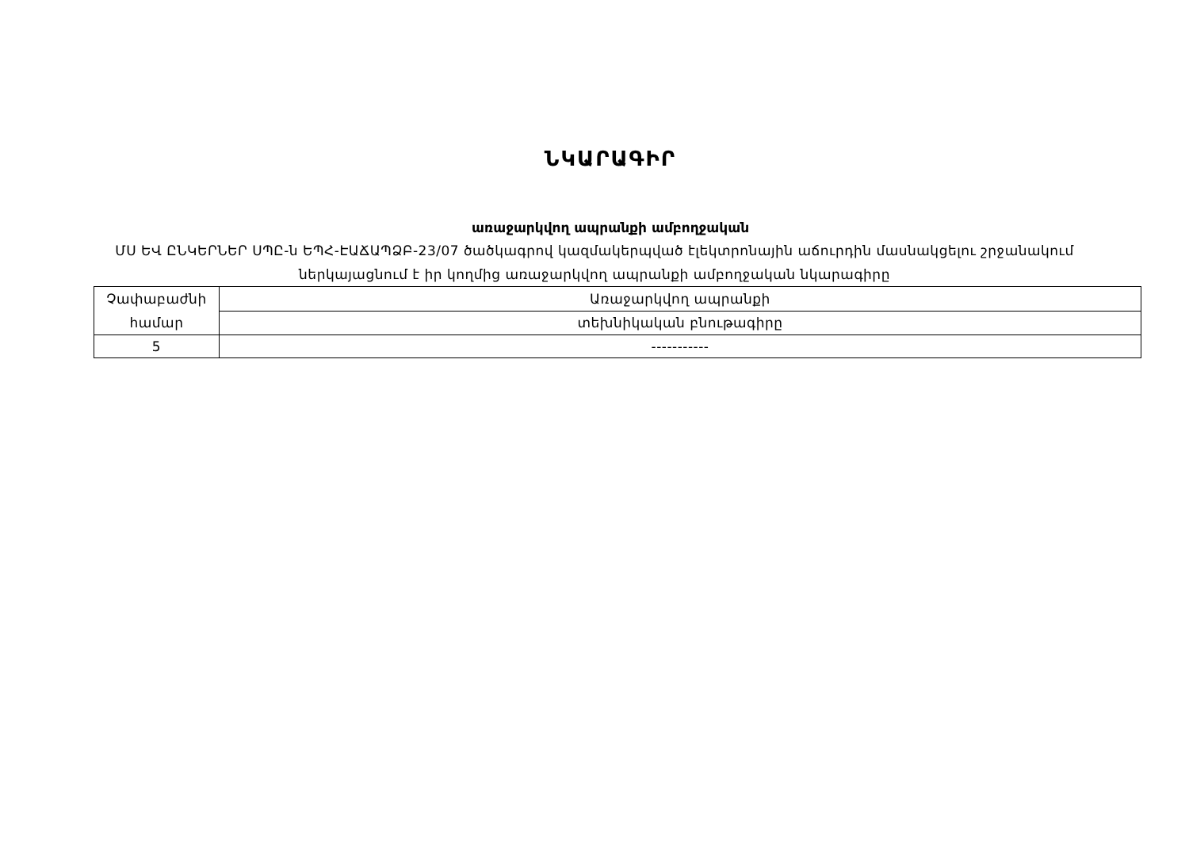ՆԿԱՐԱԳԻՐ
առաջարկվող ապրանքի ամբողջական
ՄՍ ԵՎ ԸՆԿԵՐՆԵՐ ՍՊԸ-ն ԵՊՀ-ԷԱՃԱՊՁԲ-23/07 ծածկագրով կազմակերպված էլեկտրոնային աճուրդին մասնակցելու շրջանակում ներկայացնում է իր կողմից առաջարկվող ապրանքի ամբողջական նկարագիրը
| Չափաբաժնի համար | Առաջարկվող ապրանքի |
| | տեխնիկական բնութագիրը |
| 5 | ----------- |